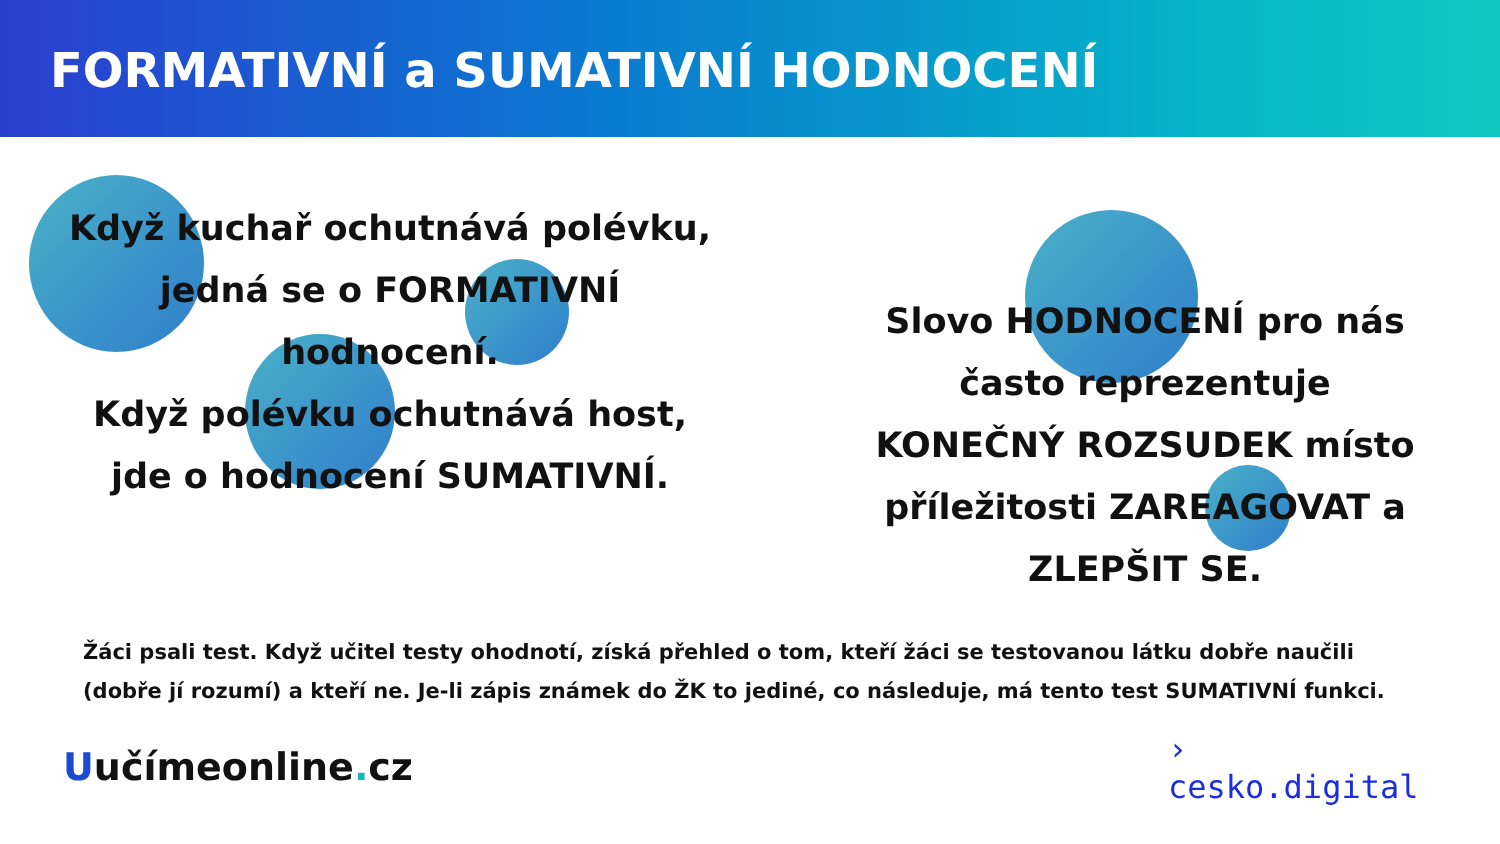FORMATIVNÍ a SUMATIVNÍ HODNOCENÍ
Když kuchař ochutnává polévku,
jedná se o FORMATIVNÍ hodnocení.
Když polévku ochutnává host,
jde o hodnocení SUMATIVNÍ.
Slovo HODNOCENÍ pro nás často reprezentuje KONEČNÝ ROZSUDEK místo příležitosti ZAREAGOVAT a ZLEPŠIT SE.
Žáci psali test. Když učitel testy ohodnotí, získá přehled o tom, kteří žáci se testovanou látku dobře naučili (dobře jí rozumí) a kteří ne. Je-li zápis známek do ŽK to jediné, co následuje, má tento test SUMATIVNÍ funkci.
Uučímeonline. cz
›
cesko.digital